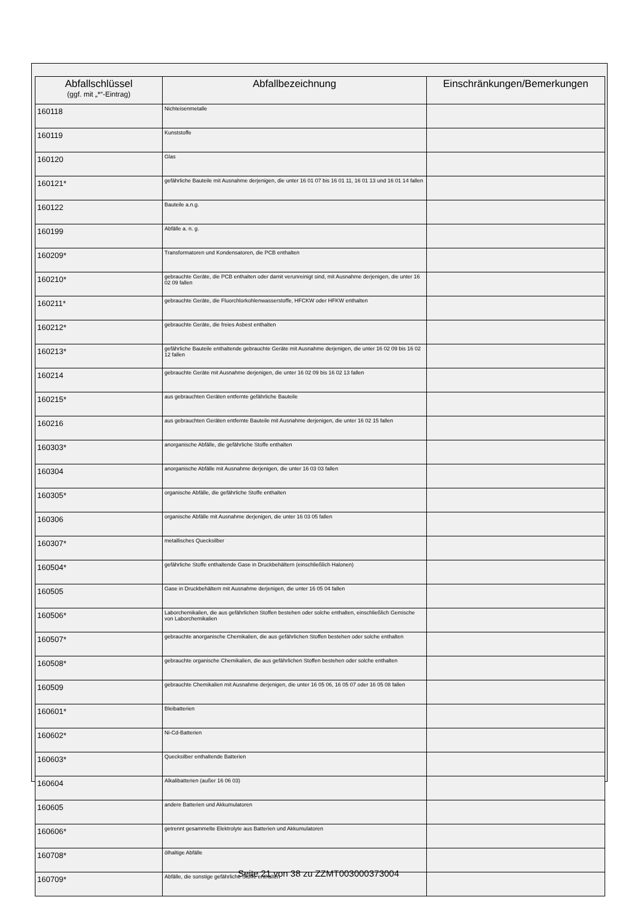| Abfallschlüssel (ggf. mit „*“-Eintrag) | Abfallbezeichnung | Einschränkungen/Bemerkungen |
| --- | --- | --- |
| 160118 | Nichteisenmetalle | |
| 160119 | Kunststoffe | |
| 160120 | Glas | |
| 160121* | gefährliche Bauteile mit Ausnahme derjenigen, die unter 16 01 07 bis 16 01 11, 16 01 13 und 16 01 14 fallen | |
| 160122 | Bauteile a.n.g. | |
| 160199 | Abfälle a. n. g. | |
| 160209* | Transformatoren und Kondensatoren, die PCB enthalten | |
| 160210* | gebrauchte Geräte, die PCB enthalten oder damit verunreinigt sind, mit Ausnahme derjenigen, die unter 16 02 09 fallen | |
| 160211* | gebrauchte Geräte, die Fluorchlorkohlenwasserstoffe, HFCKW oder HFKW enthalten | |
| 160212* | gebrauchte Geräte, die freies Asbest enthalten | |
| 160213* | gefährliche Bauteile enthaltende gebrauchte Geräte mit Ausnahme derjenigen, die unter 16 02 09 bis 16 02 12 fallen | |
| 160214 | gebrauchte Geräte mit Ausnahme derjenigen, die unter 16 02 09 bis 16 02 13 fallen | |
| 160215* | aus gebrauchten Geräten entfernte gefährliche Bauteile | |
| 160216 | aus gebrauchten Geräten entfernte Bauteile mit Ausnahme derjenigen, die unter 16 02 15 fallen | |
| 160303* | anorganische Abfälle, die gefährliche Stoffe enthalten | |
| 160304 | anorganische Abfälle mit Ausnahme derjenigen, die unter 16 03 03 fallen | |
| 160305* | organische Abfälle, die gefährliche Stoffe enthalten | |
| 160306 | organische Abfälle mit Ausnahme derjenigen, die unter 16 03 05 fallen | |
| 160307* | metallisches Quecksilber | |
| 160504* | gefährliche Stoffe enthaltende Gase in Druckbehältern (einschließlich Halonen) | |
| 160505 | Gase in Druckbehältern mit Ausnahme derjenigen, die unter 16 05 04 fallen | |
| 160506* | Laborchemikalien, die aus gefährlichen Stoffen bestehen oder solche enthalten, einschließlich Gemische von Laborchemikalien | |
| 160507* | gebrauchte anorganische Chemikalien, die aus gefährlichen Stoffen bestehen oder solche enthalten | |
| 160508* | gebrauchte organische Chemikalien, die aus gefährlichen Stoffen bestehen oder solche enthalten | |
| 160509 | gebrauchte Chemikalien mit Ausnahme derjenigen, die unter 16 05 06, 16 05 07 oder 16 05 08 fallen | |
| 160601* | Bleibatterien | |
| 160602* | Ni-Cd-Batterien | |
| 160603* | Quecksilber enthaltende Batterien | |
| 160604 | Alkalibatterien (außer 16 06 03) | |
| 160605 | andere Batterien und Akkumulatoren | |
| 160606* | getrennt gesammelte Elektrolyte aus Batterien und Akkumulatoren | |
| 160708* | ölhaltige Abfälle | |
| 160709* | Abfälle, die sonstige gefährliche Stoffe enthalten | |
Seite 21 von 38 zu ZZMT003000373004